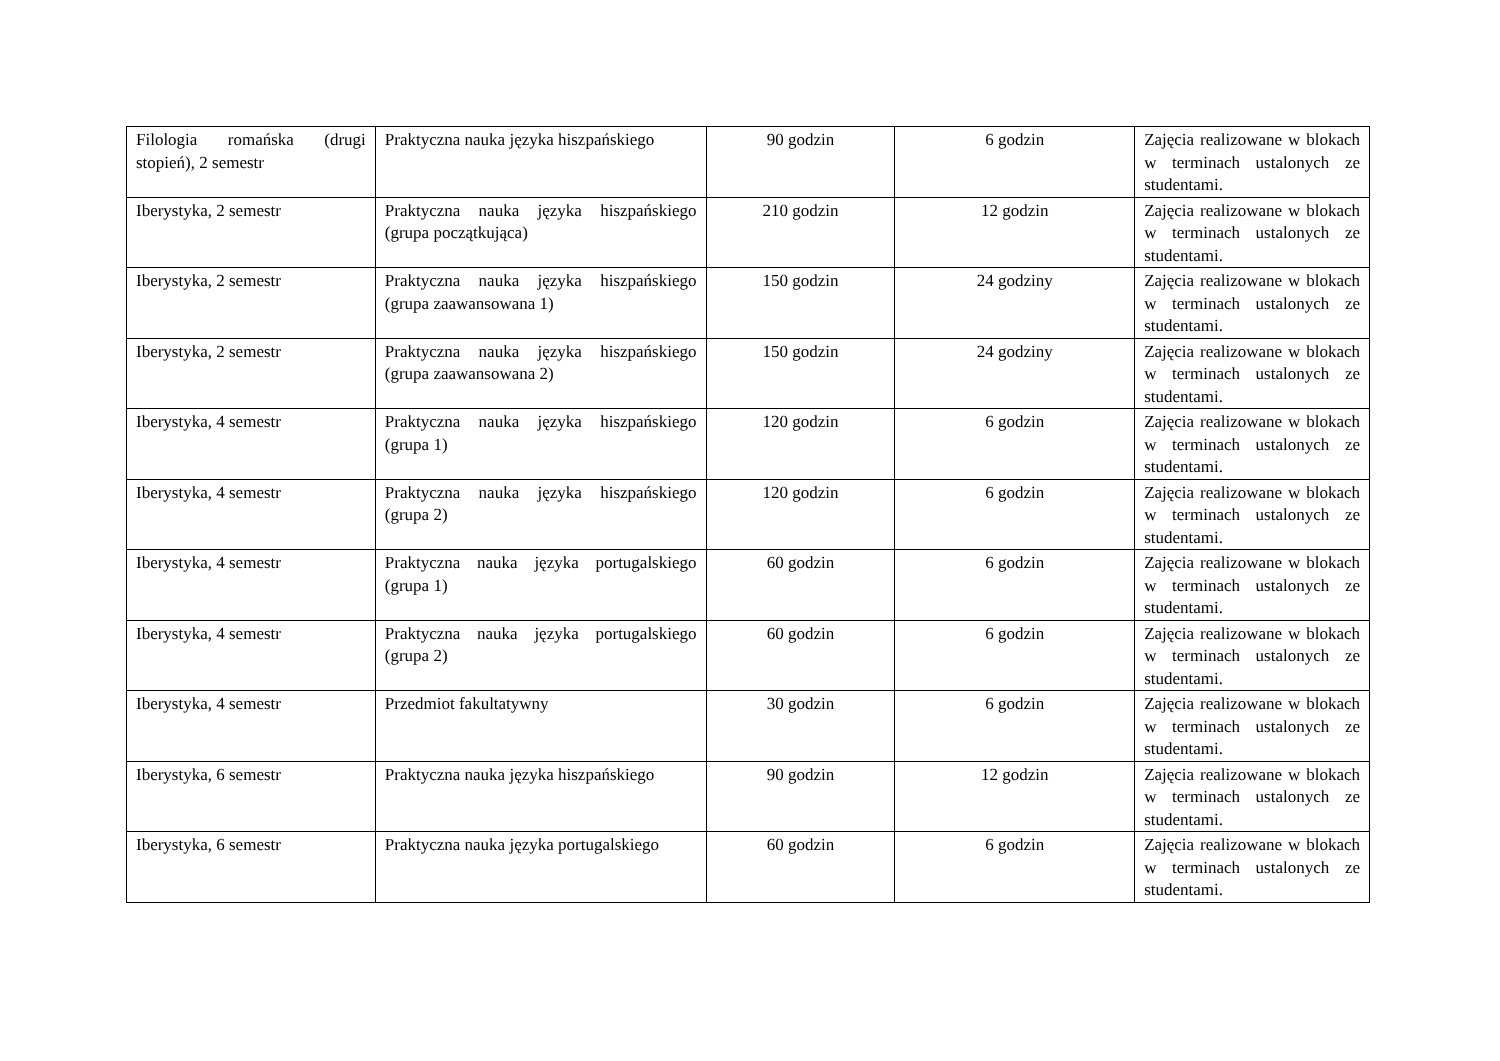| Filologia romańska (drugi stopień), 2 semestr | Praktyczna nauka języka hiszpańskiego | 90 godzin | 6 godzin | Zajęcia realizowane w blokach w terminach ustalonych ze studentami. |
| Iberystyka, 2 semestr | Praktyczna nauka języka hiszpańskiego (grupa początkująca) | 210 godzin | 12 godzin | Zajęcia realizowane w blokach w terminach ustalonych ze studentami. |
| Iberystyka, 2 semestr | Praktyczna nauka języka hiszpańskiego (grupa zaawansowana 1) | 150 godzin | 24 godziny | Zajęcia realizowane w blokach w terminach ustalonych ze studentami. |
| Iberystyka, 2 semestr | Praktyczna nauka języka hiszpańskiego (grupa zaawansowana 2) | 150 godzin | 24 godziny | Zajęcia realizowane w blokach w terminach ustalonych ze studentami. |
| Iberystyka, 4 semestr | Praktyczna nauka języka hiszpańskiego (grupa 1) | 120 godzin | 6 godzin | Zajęcia realizowane w blokach w terminach ustalonych ze studentami. |
| Iberystyka, 4 semestr | Praktyczna nauka języka hiszpańskiego (grupa 2) | 120 godzin | 6 godzin | Zajęcia realizowane w blokach w terminach ustalonych ze studentami. |
| Iberystyka, 4 semestr | Praktyczna nauka języka portugalskiego (grupa 1) | 60 godzin | 6 godzin | Zajęcia realizowane w blokach w terminach ustalonych ze studentami. |
| Iberystyka, 4 semestr | Praktyczna nauka języka portugalskiego (grupa 2) | 60 godzin | 6 godzin | Zajęcia realizowane w blokach w terminach ustalonych ze studentami. |
| Iberystyka, 4 semestr | Przedmiot fakultatywny | 30 godzin | 6 godzin | Zajęcia realizowane w blokach w terminach ustalonych ze studentami. |
| Iberystyka, 6 semestr | Praktyczna nauka języka hiszpańskiego | 90 godzin | 12 godzin | Zajęcia realizowane w blokach w terminach ustalonych ze studentami. |
| Iberystyka, 6 semestr | Praktyczna nauka języka portugalskiego | 60 godzin | 6 godzin | Zajęcia realizowane w blokach w terminach ustalonych ze studentami. |